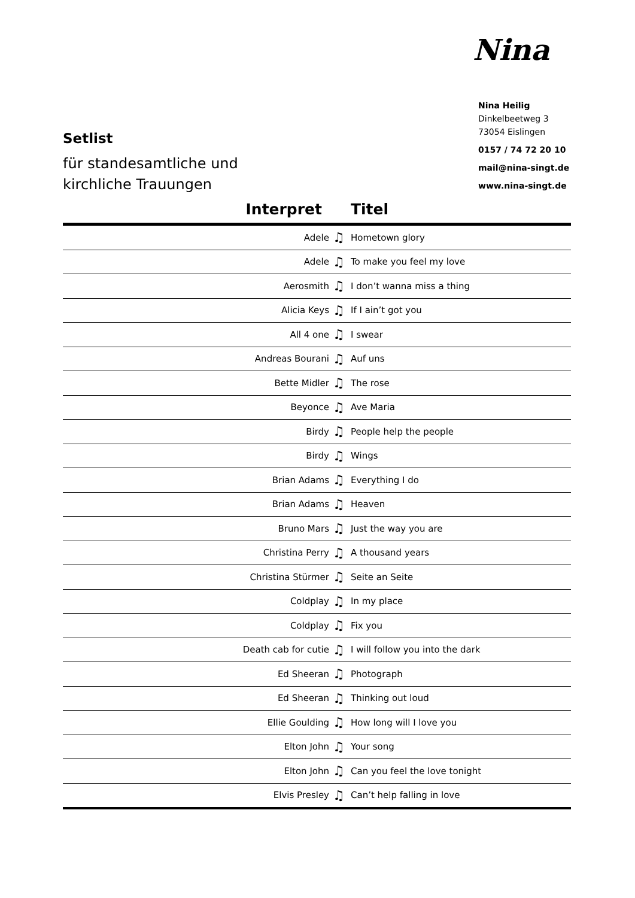Nina
Nina Heilig
Dinkelbeetweg 3
73054 Eislingen
0157 / 74 72 20 10
mail@nina-singt.de
www.nina-singt.de
Setlist
für standesamtliche und
kirchliche Trauungen
| Interpret | | Titel |
| --- | --- | --- |
| Adele | ♫ | Hometown glory |
| Adele | ♫ | To make you feel my love |
| Aerosmith | ♫ | I don’t wanna miss a thing |
| Alicia Keys | ♫ | If I ain’t got you |
| All 4 one | ♫ | I swear |
| Andreas Bourani | ♫ | Auf uns |
| Bette Midler | ♫ | The rose |
| Beyonce | ♫ | Ave Maria |
| Birdy | ♫ | People help the people |
| Birdy | ♫ | Wings |
| Brian Adams | ♫ | Everything I do |
| Brian Adams | ♫ | Heaven |
| Bruno Mars | ♫ | Just the way you are |
| Christina Perry | ♫ | A thousand years |
| Christina Stürmer | ♫ | Seite an Seite |
| Coldplay | ♫ | In my place |
| Coldplay | ♫ | Fix you |
| Death cab for cutie | ♫ | I will follow you into the dark |
| Ed Sheeran | ♫ | Photograph |
| Ed Sheeran | ♫ | Thinking out loud |
| Ellie Goulding | ♫ | How long will I love you |
| Elton John | ♫ | Your song |
| Elton John | ♫ | Can you feel the love tonight |
| Elvis Presley | ♫ | Can’t help falling in love |